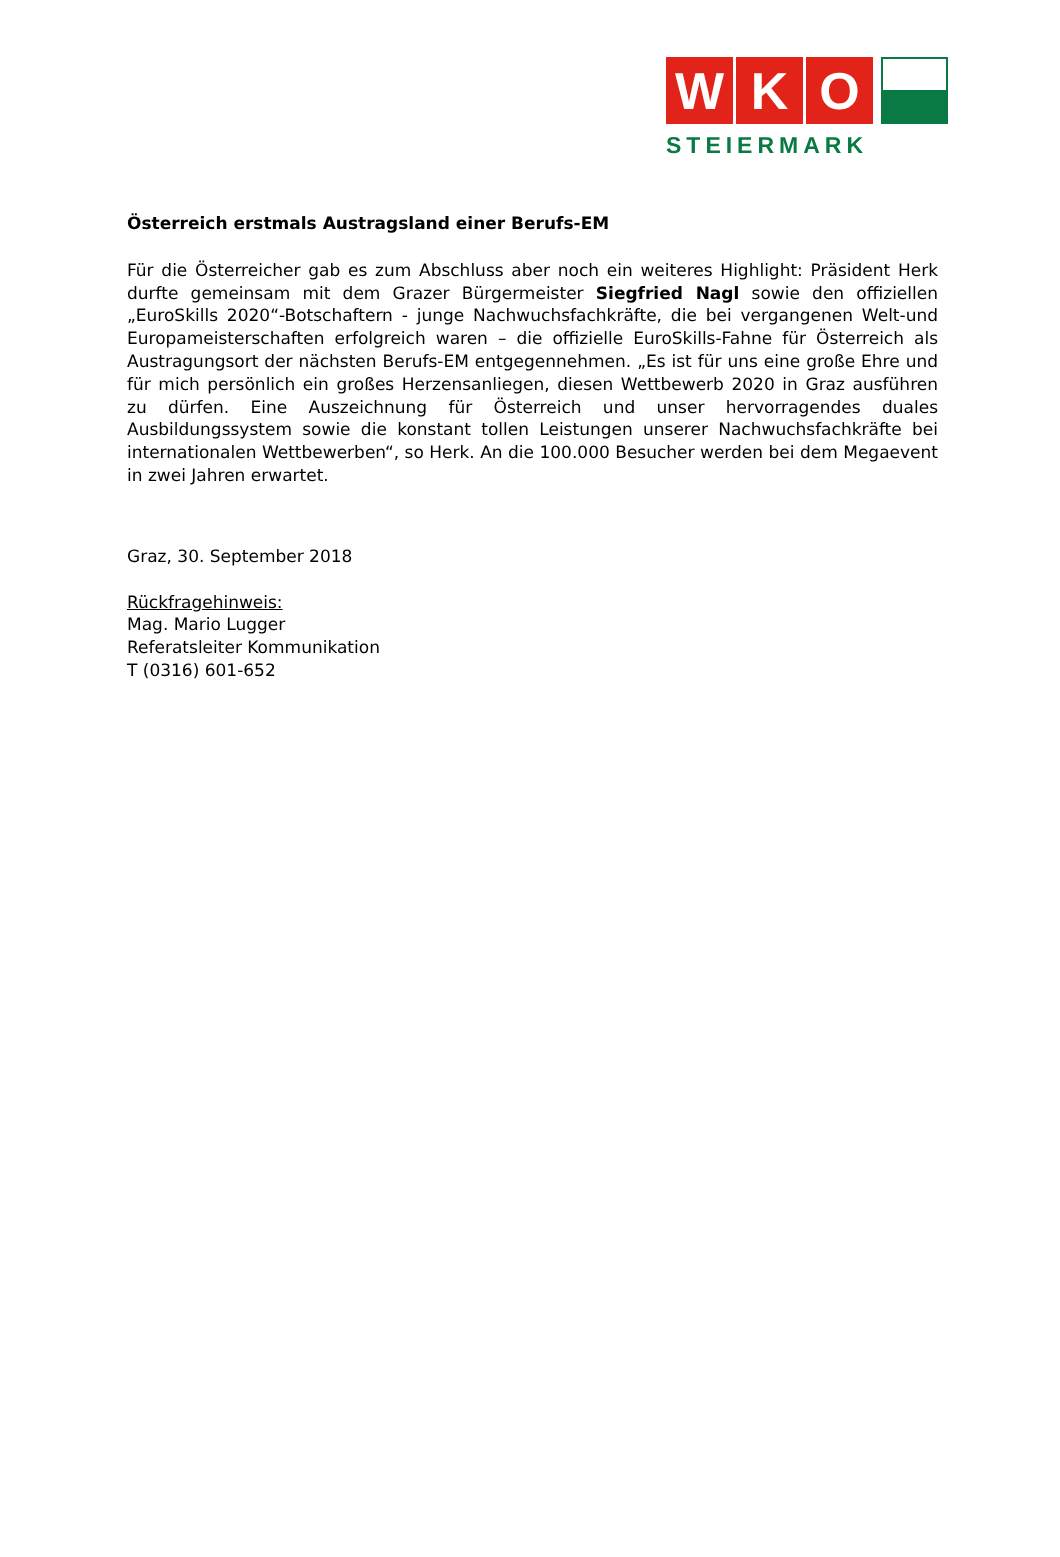W K O
STEIERMARK
Österreich erstmals Austragsland einer Berufs-EM
Für die Österreicher gab es zum Abschluss aber noch ein weiteres Highlight: Präsident Herk durfte gemeinsam mit dem Grazer Bürgermeister Siegfried Nagl sowie den offiziellen „EuroSkills 2020“-Botschaftern - junge Nachwuchsfachkräfte, die bei vergangenen Welt-und Europameisterschaften erfolgreich waren – die offizielle EuroSkills-Fahne für Österreich als Austragungsort der nächsten Berufs-EM entgegennehmen. „Es ist für uns eine große Ehre und für mich persönlich ein großes Herzensanliegen, diesen Wettbewerb 2020 in Graz ausführen zu dürfen. Eine Auszeichnung für Österreich und unser hervorragendes duales Ausbildungssystem sowie die konstant tollen Leistungen unserer Nachwuchsfachkräfte bei internationalen Wettbewerben“, so Herk. An die 100.000 Besucher werden bei dem Megaevent in zwei Jahren erwartet.
Graz, 30. September 2018
Rückfragehinweis:
Mag. Mario Lugger
Referatsleiter Kommunikation
T (0316) 601-652